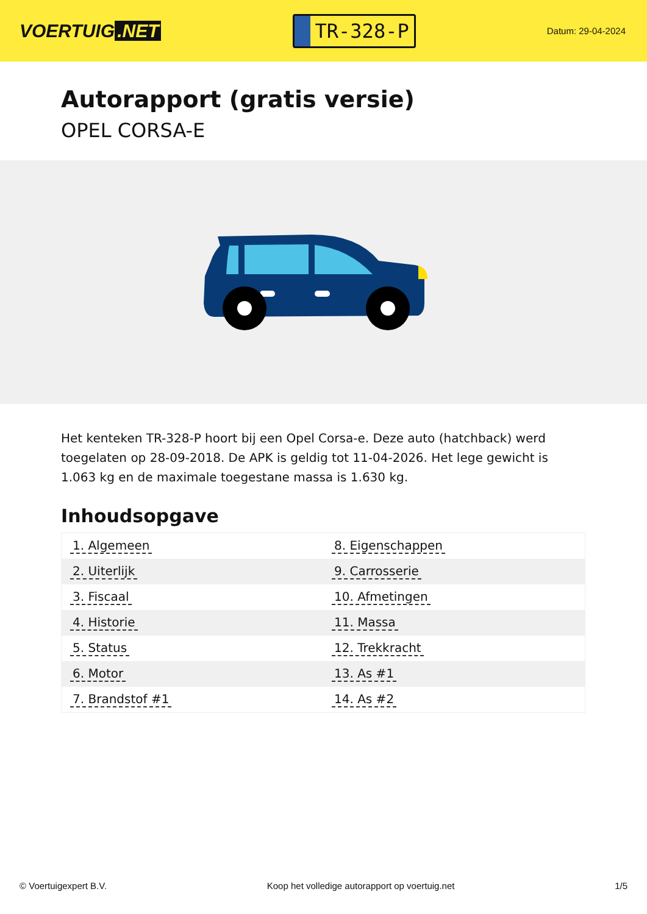VOERTUIG.NET
TR-328-P
Datum: 29-04-2024
Autorapport (gratis versie)
OPEL CORSA-E
Het kenteken TR-328-P hoort bij een Opel Corsa-e. Deze auto (hatchback) werd toegelaten op 28-09-2018. De APK is geldig tot 11-04-2026. Het lege gewicht is 1.063 kg en de maximale toegestane massa is 1.630 kg.
Inhoudsopgave
| 1. Algemeen | 8. Eigenschappen |
| 2. Uiterlijk | 9. Carrosserie |
| 3. Fiscaal | 10. Afmetingen |
| 4. Historie | 11. Massa |
| 5. Status | 12. Trekkracht |
| 6. Motor | 13. As #1 |
| 7. Brandstof #1 | 14. As #2 |
© Voertuigexpert B.V. Koop het volledige autorapport op voertuig.net 1/5